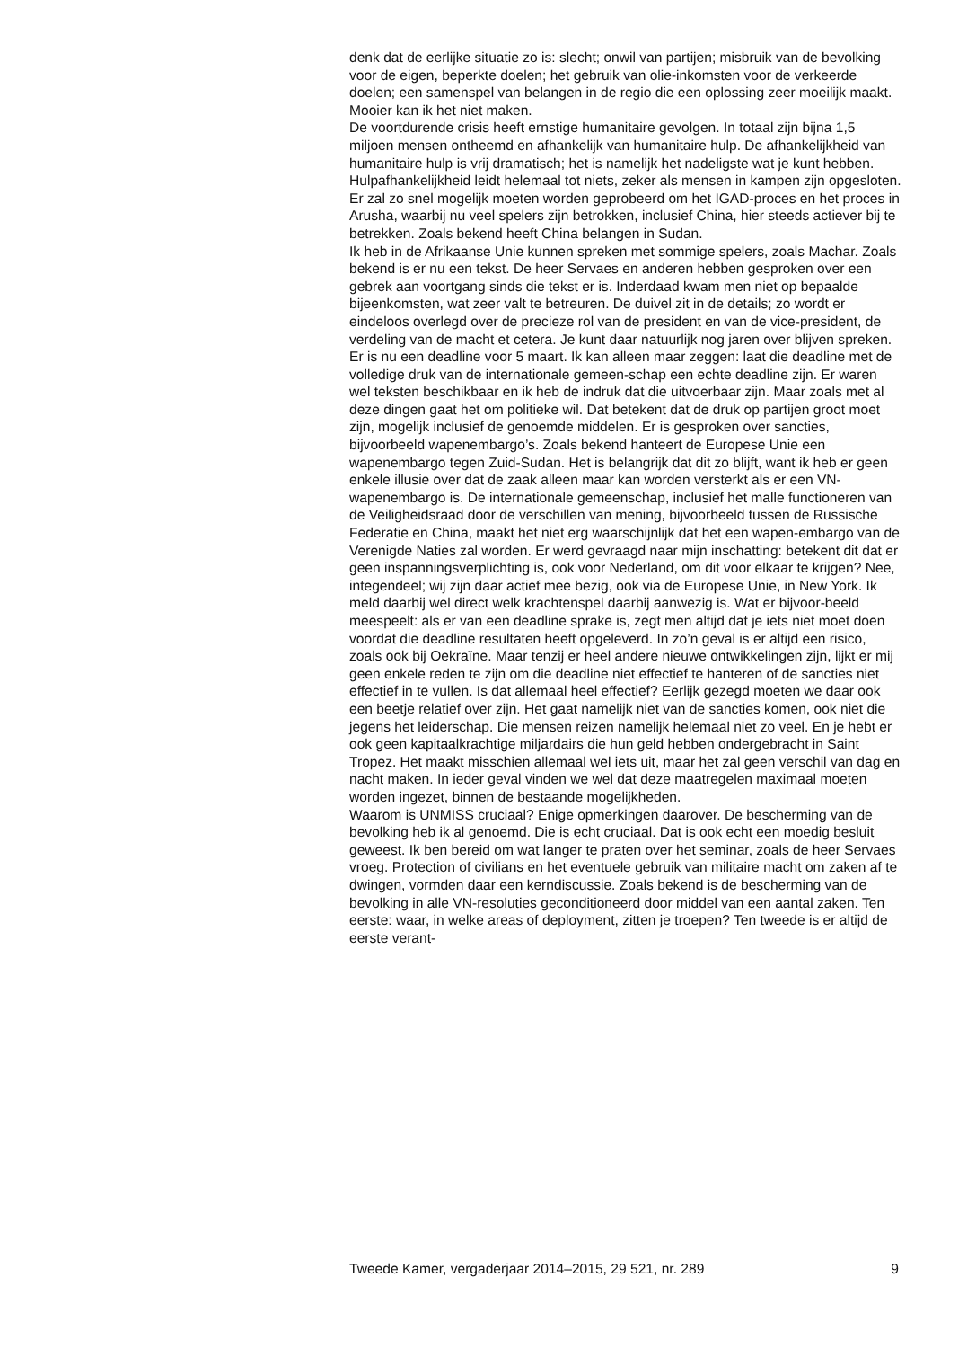denk dat de eerlijke situatie zo is: slecht; onwil van partijen; misbruik van de bevolking voor de eigen, beperkte doelen; het gebruik van olie-inkomsten voor de verkeerde doelen; een samenspel van belangen in de regio die een oplossing zeer moeilijk maakt. Mooier kan ik het niet maken.
De voortdurende crisis heeft ernstige humanitaire gevolgen. In totaal zijn bijna 1,5 miljoen mensen ontheemd en afhankelijk van humanitaire hulp. De afhankelijkheid van humanitaire hulp is vrij dramatisch; het is namelijk het nadeligste wat je kunt hebben. Hulpafhankelijkheid leidt helemaal tot niets, zeker als mensen in kampen zijn opgesloten. Er zal zo snel mogelijk moeten worden geprobeerd om het IGAD-proces en het proces in Arusha, waarbij nu veel spelers zijn betrokken, inclusief China, hier steeds actiever bij te betrekken. Zoals bekend heeft China belangen in Sudan.
Ik heb in de Afrikaanse Unie kunnen spreken met sommige spelers, zoals Machar. Zoals bekend is er nu een tekst. De heer Servaes en anderen hebben gesproken over een gebrek aan voortgang sinds die tekst er is. Inderdaad kwam men niet op bepaalde bijeenkomsten, wat zeer valt te betreuren. De duivel zit in de details; zo wordt er eindeloos overlegd over de precieze rol van de president en van de vice-president, de verdeling van de macht et cetera. Je kunt daar natuurlijk nog jaren over blijven spreken. Er is nu een deadline voor 5 maart. Ik kan alleen maar zeggen: laat die deadline met de volledige druk van de internationale gemeen-schap een echte deadline zijn. Er waren wel teksten beschikbaar en ik heb de indruk dat die uitvoerbaar zijn. Maar zoals met al deze dingen gaat het om politieke wil. Dat betekent dat de druk op partijen groot moet zijn, mogelijk inclusief de genoemde middelen. Er is gesproken over sancties, bijvoorbeeld wapenembargo’s. Zoals bekend hanteert de Europese Unie een wapenembargo tegen Zuid-Sudan. Het is belangrijk dat dit zo blijft, want ik heb er geen enkele illusie over dat de zaak alleen maar kan worden versterkt als er een VN-wapenembargo is. De internationale gemeenschap, inclusief het malle functioneren van de Veiligheidsraad door de verschillen van mening, bijvoorbeeld tussen de Russische Federatie en China, maakt het niet erg waarschijnlijk dat het een wapen-embargo van de Verenigde Naties zal worden. Er werd gevraagd naar mijn inschatting: betekent dit dat er geen inspanningsverplichting is, ook voor Nederland, om dit voor elkaar te krijgen? Nee, integendeel; wij zijn daar actief mee bezig, ook via de Europese Unie, in New York. Ik meld daarbij wel direct welk krachtenspel daarbij aanwezig is. Wat er bijvoor-beeld meespeelt: als er van een deadline sprake is, zegt men altijd dat je iets niet moet doen voordat die deadline resultaten heeft opgeleverd. In zo’n geval is er altijd een risico, zoals ook bij Oekraïne. Maar tenzij er heel andere nieuwe ontwikkelingen zijn, lijkt er mij geen enkele reden te zijn om die deadline niet effectief te hanteren of de sancties niet effectief in te vullen. Is dat allemaal heel effectief? Eerlijk gezegd moeten we daar ook een beetje relatief over zijn. Het gaat namelijk niet van de sancties komen, ook niet die jegens het leiderschap. Die mensen reizen namelijk helemaal niet zo veel. En je hebt er ook geen kapitaalkrachtige miljardairs die hun geld hebben ondergebracht in Saint Tropez. Het maakt misschien allemaal wel iets uit, maar het zal geen verschil van dag en nacht maken. In ieder geval vinden we wel dat deze maatregelen maximaal moeten worden ingezet, binnen de bestaande mogelijkheden.
Waarom is UNMISS cruciaal? Enige opmerkingen daarover. De bescherming van de bevolking heb ik al genoemd. Die is echt cruciaal. Dat is ook echt een moedig besluit geweest. Ik ben bereid om wat langer te praten over het seminar, zoals de heer Servaes vroeg. Protection of civilians en het eventuele gebruik van militaire macht om zaken af te dwingen, vormden daar een kerndiscussie. Zoals bekend is de bescherming van de bevolking in alle VN-resoluties geconditioneerd door middel van een aantal zaken. Ten eerste: waar, in welke areas of deployment, zitten je troepen? Ten tweede is er altijd de eerste verant-
Tweede Kamer, vergaderjaar 2014–2015, 29 521, nr. 289 9